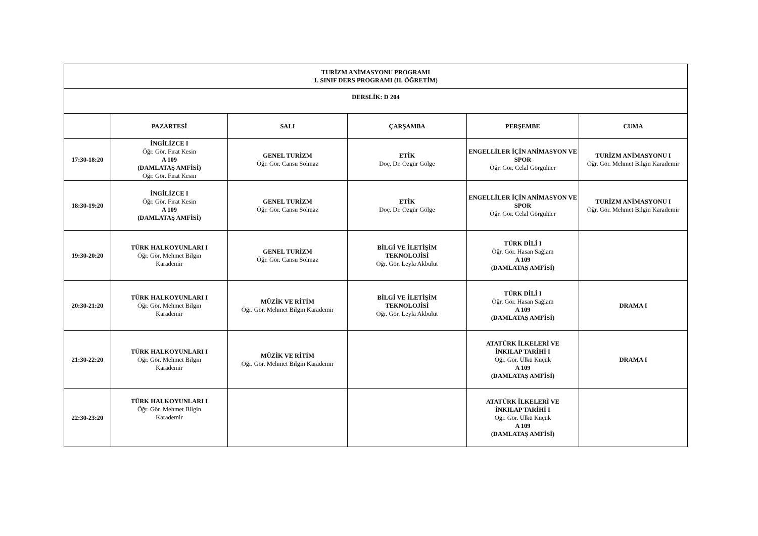| TURİZM ANİMASYONU PROGRAMI 1. SINIF DERS PROGRAMI (II. ÖĞRETİM) | | | | | |
| --- | --- | --- | --- | --- | --- |
| DERSLİK: D 204 | | | | | |
| | PAZARTESİ | SALI | ÇARŞAMBA | PERŞEMBE | CUMA |
| 17:30-18:20 | İNGİLİZCE I Öğr. Gör. Fırat Kesin A 109 (DAMLATAŞ AMFİSİ) Öğr. Gör. Fırat Kesin | GENEL TURİZM Öğr. Gör. Cansu Solmaz | ETİK Doç. Dr. Özgür Gölge | ENGELLİLER İÇİN ANİMASYON VE SPOR Öğr. Gör. Celal Görgülüer | TURİZM ANİMASYONU I Öğr. Gör. Mehmet Bilgin Karademir |
| 18:30-19:20 | İNGİLİZCE I Öğr. Gör. Fırat Kesin A 109 (DAMLATAŞ AMFİSİ) | GENEL TURİZM Öğr. Gör. Cansu Solmaz | ETİK Doç. Dr. Özgür Gölge | ENGELLİLER İÇİN ANİMASYON VE SPOR Öğr. Gör. Celal Görgülüer | TURİZM ANİMASYONU I Öğr. Gör. Mehmet Bilgin Karademir |
| 19:30-20:20 | TÜRK HALKOYUNLARI I Öğr. Gör. Mehmet Bilgin Karademir | GENEL TURİZM Öğr. Gör. Cansu Solmaz | BİLGİ VE İLETİŞİM TEKNOLOJİSİ Öğr. Gör. Leyla Akbulut | TÜRK DİLİ I Öğr. Gör. Hasan Sağlam A 109 (DAMLATAŞ AMFİSİ) | |
| 20:30-21:20 | TÜRK HALKOYUNLARI I Öğr. Gör. Mehmet Bilgin Karademir | MÜZİK VE RİTİM Öğr. Gör. Mehmet Bilgin Karademir | BİLGİ VE İLETİŞİM TEKNOLOJİSİ Öğr. Gör. Leyla Akbulut | TÜRK DİLİ I Öğr. Gör. Hasan Sağlam A 109 (DAMLATAŞ AMFİSİ) | DRAMA I |
| 21:30-22:20 | TÜRK HALKOYUNLARI I Öğr. Gör. Mehmet Bilgin Karademir | MÜZİK VE RİTİM Öğr. Gör. Mehmet Bilgin Karademir | | ATATÜRK İLKELERİ VE İNKILAP TARİHİ I Öğr. Gör. Ülkü Küçük A 109 (DAMLATAŞ AMFİSİ) | DRAMA I |
| 22:30-23:20 | TÜRK HALKOYUNLARI I Öğr. Gör. Mehmet Bilgin Karademir | | | ATATÜRK İLKELERİ VE İNKILAP TARİHİ I Öğr. Gör. Ülkü Küçük A 109 (DAMLATAŞ AMFİSİ) | |